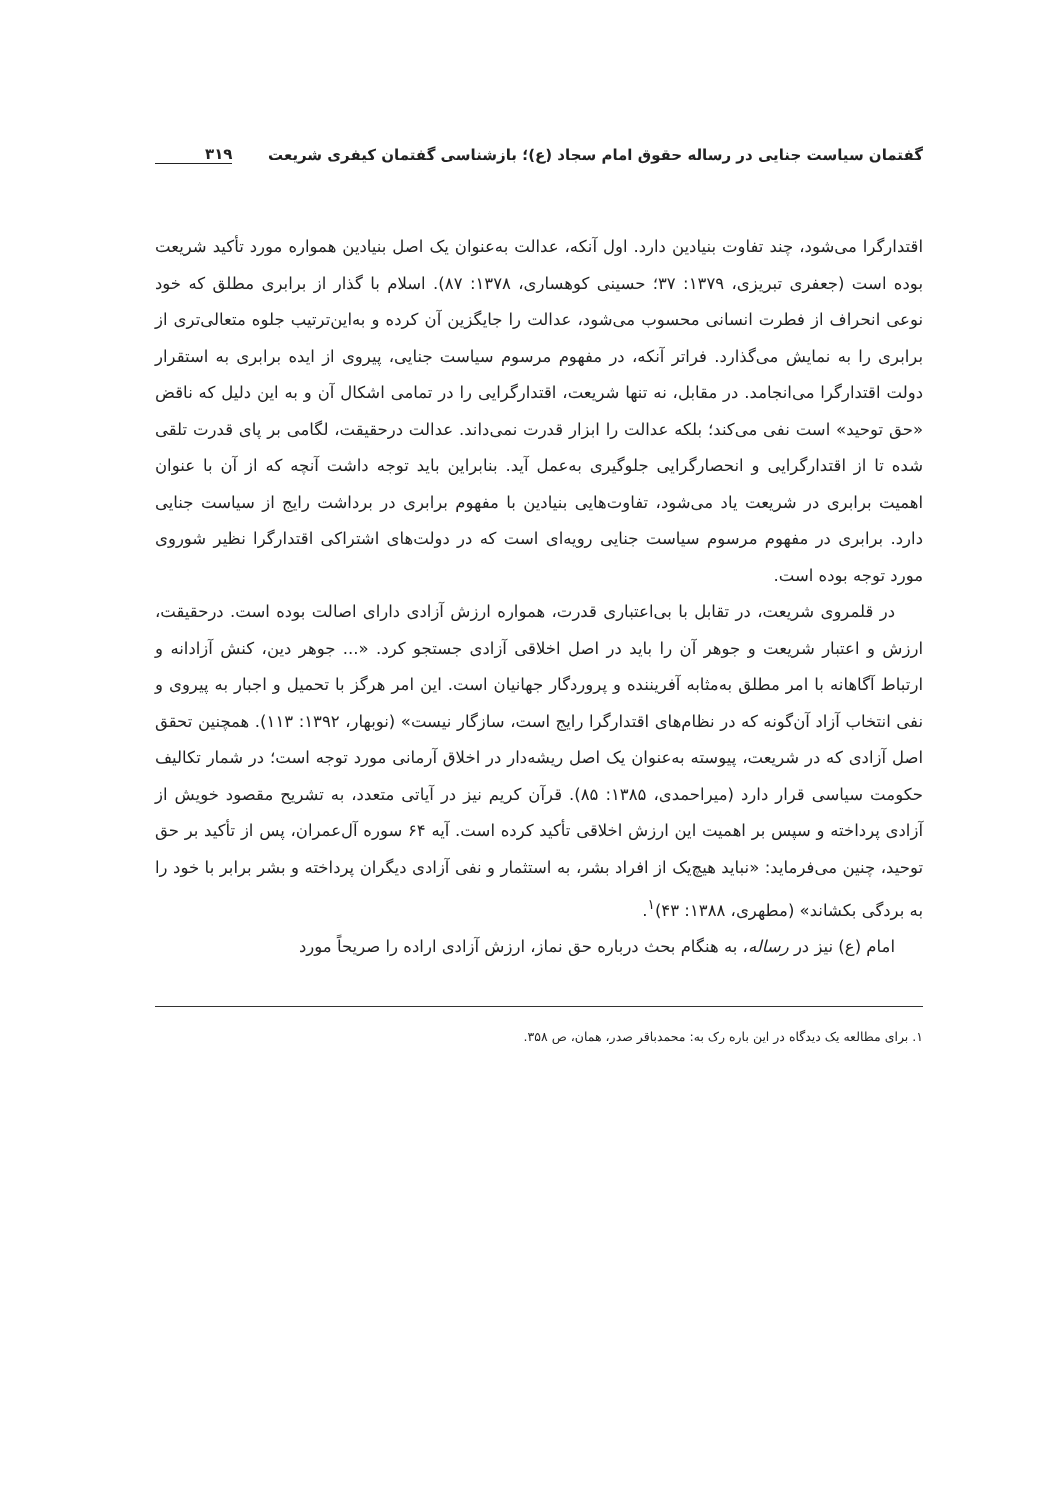گفتمان سیاست جنایی در رساله حقوق امام سجاد (ع)؛ بازشناسی گفتمان کیفری شریعت ۳۱۹
اقتدارگرا می‌شود، چند تفاوت بنیادین دارد. اول آنکه، عدالت به‌عنوان یک اصل بنیادین همواره مورد تأکید شریعت بوده است (جعفری تبریزی، ۱۳۷۹: ۳۷؛ حسینی کوهساری، ۱۳۷۸: ۸۷). اسلام با گذار از برابری مطلق که خود نوعی انحراف از فطرت انسانی محسوب می‌شود، عدالت را جایگزین آن کرده و به‌این‌ترتیب جلوه متعالی‌تری از برابری را به نمایش می‌گذارد. فراتر آنکه، در مفهوم مرسوم سیاست جنایی، پیروی از ایده برابری به استقرار دولت اقتدارگرا می‌انجامد. در مقابل، نه تنها شریعت، اقتدارگرایی را در تمامی اشکال آن و به این دلیل که ناقض «حق توحید» است نفی می‌کند؛ بلکه عدالت را ابزار قدرت نمی‌داند. عدالت درحقیقت، لگامی بر پای قدرت تلقی شده تا از اقتدارگرایی و انحصارگرایی جلوگیری به‌عمل آید. بنابراین باید توجه داشت آنچه که از آن با عنوان اهمیت برابری در شریعت یاد می‌شود، تفاوت‌هایی بنیادین با مفهوم برابری در برداشت رایج از سیاست جنایی دارد. برابری در مفهوم مرسوم سیاست جنایی رویه‌ای است که در دولت‌های اشتراکی اقتدارگرا نظیر شوروی مورد توجه بوده است.
در قلمروی شریعت، در تقابل با بی‌اعتباری قدرت، همواره ارزش آزادی دارای اصالت بوده است. درحقیقت، ارزش و اعتبار شریعت و جوهر آن را باید در اصل اخلاقی آزادی جستجو کرد. «... جوهر دین، کنش آزادانه و ارتباط آگاهانه با امر مطلق به‌مثابه آفریننده و پروردگار جهانیان است. این امر هرگز با تحمیل و اجبار به پیروی و نفی انتخاب آزاد آن‌گونه که در نظام‌های اقتدارگرا رایج است، سازگار نیست» (نوبهار، ۱۳۹۲: ۱۱۳). همچنین تحقق اصل آزادی که در شریعت، پیوسته به‌عنوان یک اصل ریشه‌دار در اخلاق آرمانی مورد توجه است؛ در شمار تکالیف حکومت سیاسی قرار دارد (میراحمدی، ۱۳۸۵: ۸۵). قرآن کریم نیز در آیاتی متعدد، به تشریح مقصود خویش از آزادی پرداخته و سپس بر اهمیت این ارزش اخلاقی تأکید کرده است. آیه ۶۴ سوره آل‌عمران، پس از تأکید بر حق توحید، چنین می‌فرماید: «نباید هیچ‌یک از افراد بشر، به استثمار و نفی آزادی دیگران پرداخته و بشر برابر با خود را به بردگی بکشاند» (مطهری، ۱۳۸۸: ۴۳)<sup>۱</sup>.
امام (ع) نیز در رساله، به هنگام بحث درباره حق نماز، ارزش آزادی اراده را صریحاً مورد
۱. برای مطالعه یک دیدگاه در این باره رک به: محمدباقر صدر، همان، ص ۳۵۸.